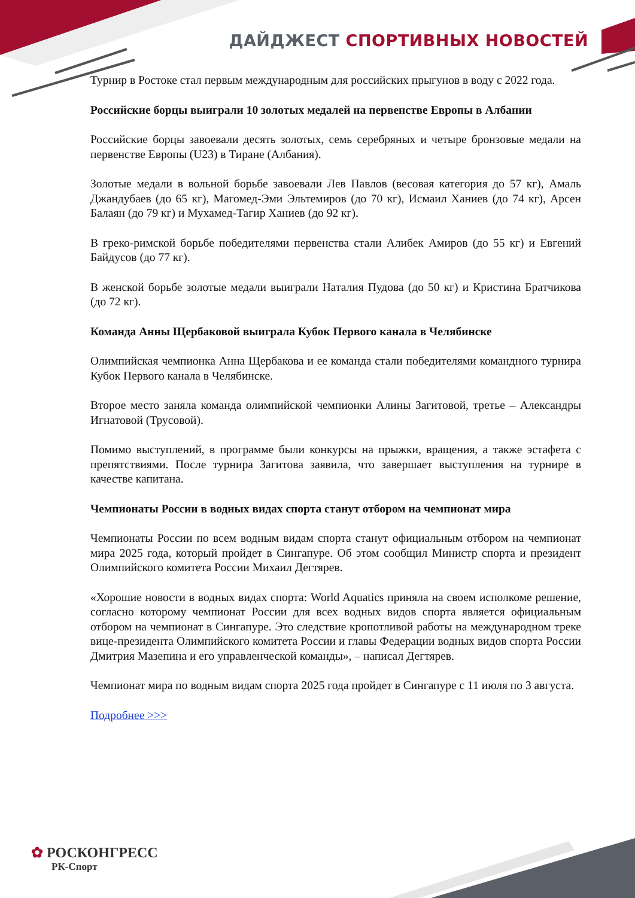ДАЙДЖЕСТ СПОРТИВНЫХ НОВОСТЕЙ
Турнир в Ростоке стал первым международным для российских прыгунов в воду с 2022 года.
Российские борцы выиграли 10 золотых медалей на первенстве Европы в Албании
Российские борцы завоевали десять золотых, семь серебряных и четыре бронзовые медали на первенстве Европы (U23) в Тиране (Албания).
Золотые медали в вольной борьбе завоевали Лев Павлов (весовая категория до 57 кг), Амаль Джандубаев (до 65 кг), Магомед-Эми Эльтемиров (до 70 кг), Исмаил Ханиев (до 74 кг), Арсен Балаян (до 79 кг) и Мухамед-Тагир Ханиев (до 92 кг).
В греко-римской борьбе победителями первенства стали Алибек Амиров (до 55 кг) и Евгений Байдусов (до 77 кг).
В женской борьбе золотые медали выиграли Наталия Пудова (до 50 кг) и Кристина Братчикова (до 72 кг).
Команда Анны Щербаковой выиграла Кубок Первого канала в Челябинске
Олимпийская чемпионка Анна Щербакова и ее команда стали победителями командного турнира Кубок Первого канала в Челябинске.
Второе место заняла команда олимпийской чемпионки Алины Загитовой, третье – Александры Игнатовой (Трусовой).
Помимо выступлений, в программе были конкурсы на прыжки, вращения, а также эстафета с препятствиями. После турнира Загитова заявила, что завершает выступления на турнире в качестве капитана.
Чемпионаты России в водных видах спорта станут отбором на чемпионат мира
Чемпионаты России по всем водным видам спорта станут официальным отбором на чемпионат мира 2025 года, который пройдет в Сингапуре. Об этом сообщил Министр спорта и президент Олимпийского комитета России Михаил Дегтярев.
«Хорошие новости в водных видах спорта: World Aquatics приняла на своем исполкоме решение, согласно которому чемпионат России для всех водных видов спорта является официальным отбором на чемпионат в Сингапуре. Это следствие кропотливой работы на международном треке вице-президента Олимпийского комитета России и главы Федерации водных видов спорта России Дмитрия Мазепина и его управленческой команды», – написал Дегтярев.
Чемпионат мира по водным видам спорта 2025 года пройдет в Сингапуре с 11 июля по 3 августа.
Подробнее >>>
✿ РОСКОНГРЕСС
РК-Спорт